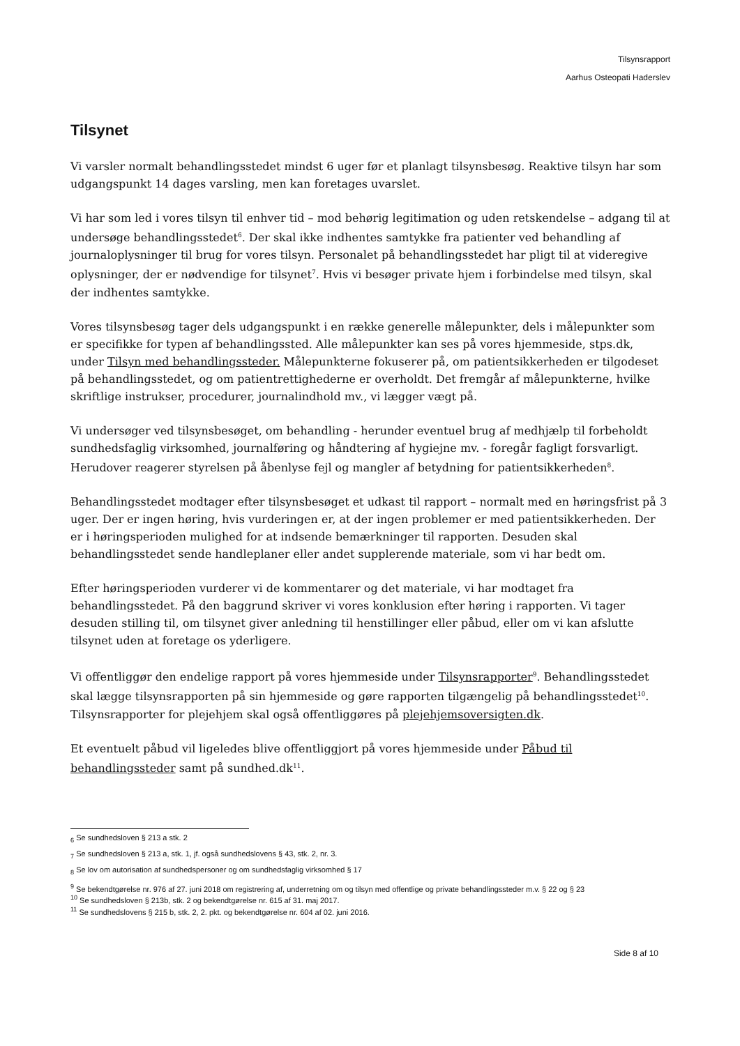Tilsynsrapport
Aarhus Osteopati Haderslev
Tilsynet
Vi varsler normalt behandlingsstedet mindst 6 uger før et planlagt tilsynsbesøg. Reaktive tilsyn har som udgangspunkt 14 dages varsling, men kan foretages uvarslet.
Vi har som led i vores tilsyn til enhver tid – mod behørig legitimation og uden retskendelse – adgang til at undersøge behandlingsstedet<sup>6</sup>. Der skal ikke indhentes samtykke fra patienter ved behandling af journaloplysninger til brug for vores tilsyn. Personalet på behandlingsstedet har pligt til at videregive oplysninger, der er nødvendige for tilsynet<sup>7</sup>. Hvis vi besøger private hjem i forbindelse med tilsyn, skal der indhentes samtykke.
Vores tilsynsbesøg tager dels udgangspunkt i en række generelle målepunkter, dels i målepunkter som er specifikke for typen af behandlingssted. Alle målepunkter kan ses på vores hjemmeside, stps.dk, under Tilsyn med behandlingssteder. Målepunkterne fokuserer på, om patientsikkerheden er tilgodeset på behandlingsstedet, og om patientrettighederne er overholdt. Det fremgår af målepunkterne, hvilke skriftlige instrukser, procedurer, journalindhold mv., vi lægger vægt på.
Vi undersøger ved tilsynsbesøget, om behandling - herunder eventuel brug af medhjælp til forbeholdt sundhedsfaglig virksomhed, journalføring og håndtering af hygiejne mv. - foregår fagligt forsvarligt. Herudover reagerer styrelsen på åbenlyse fejl og mangler af betydning for patientsikkerheden<sup>8</sup>.
Behandlingsstedet modtager efter tilsynsbesøget et udkast til rapport – normalt med en høringsfrist på 3 uger. Der er ingen høring, hvis vurderingen er, at der ingen problemer er med patientsikkerheden. Der er i høringsperioden mulighed for at indsende bemærkninger til rapporten. Desuden skal behandlingsstedet sende handleplaner eller andet supplerende materiale, som vi har bedt om.
Efter høringsperioden vurderer vi de kommentarer og det materiale, vi har modtaget fra behandlingsstedet. På den baggrund skriver vi vores konklusion efter høring i rapporten. Vi tager desuden stilling til, om tilsynet giver anledning til henstillinger eller påbud, eller om vi kan afslutte tilsynet uden at foretage os yderligere.
Vi offentliggør den endelige rapport på vores hjemmeside under Tilsynsrapporter<sup>9</sup>. Behandlingsstedet skal lægge tilsynsrapporten på sin hjemmeside og gøre rapporten tilgængelig på behandlingsstedet<sup>10</sup>. Tilsynsrapporter for plejehjem skal også offentliggøres på plejehjemsoversigten.dk.
Et eventuelt påbud vil ligeledes blive offentliggjort på vores hjemmeside under Påbud til behandlingssteder samt på sundhed.dk<sup>11</sup>.
<sub>6</sub> Se sundhedsloven § 213 a stk. 2
<sub>7</sub> Se sundhedsloven § 213 a, stk. 1, jf. også sundhedslovens § 43, stk. 2, nr. 3.
<sub>8</sub> Se lov om autorisation af sundhedspersoner og om sundhedsfaglig virksomhed § 17
<sup>9</sup> Se bekendtgørelse nr. 976 af 27. juni 2018 om registrering af, underretning om og tilsyn med offentlige og private behandlingssteder m.v. § 22 og § 23
<sup>10</sup> Se sundhedsloven § 213b, stk. 2 og bekendtgørelse nr. 615 af 31. maj 2017.
<sup>11</sup> Se sundhedslovens § 215 b, stk. 2, 2. pkt. og bekendtgørelse nr. 604 af 02. juni 2016.
Side 8 af 10